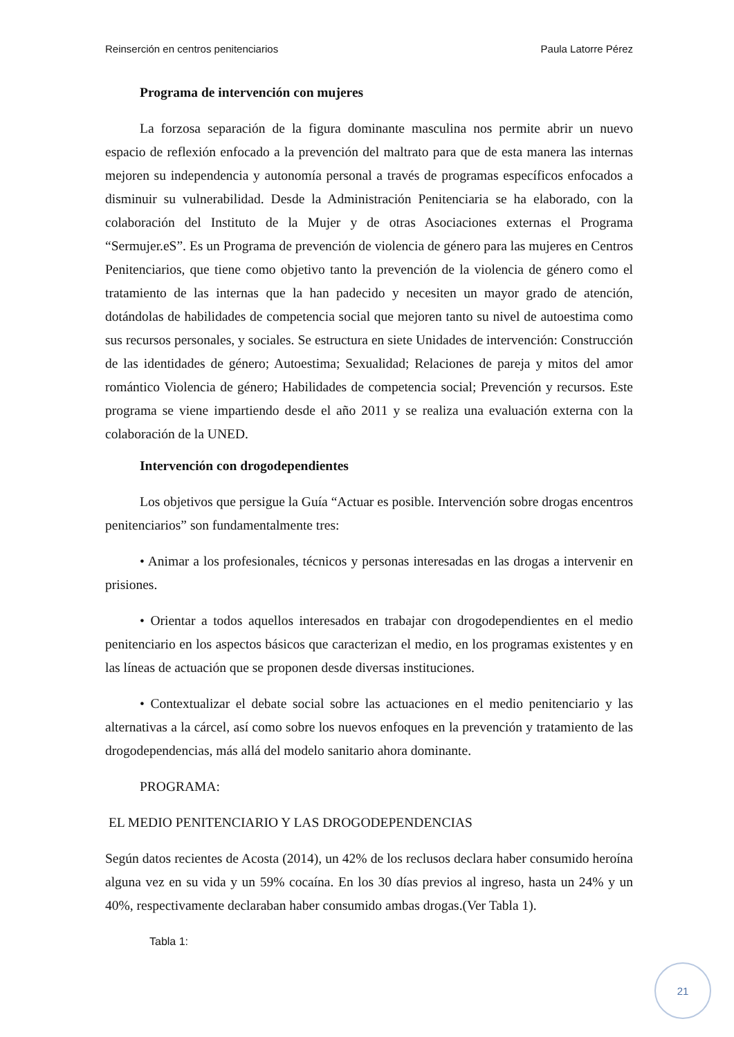Reinserción en centros penitenciarios Paula Latorre Pérez
Programa de intervención con mujeres
La forzosa separación de la figura dominante masculina nos permite abrir un nuevo espacio de reflexión enfocado a la prevención del maltrato para que de esta manera las internas mejoren su independencia y autonomía personal a través de programas específicos enfocados a disminuir su vulnerabilidad. Desde la Administración Penitenciaria se ha elaborado, con la colaboración del Instituto de la Mujer y de otras Asociaciones externas el Programa “Sermujer.eS”. Es un Programa de prevención de violencia de género para las mujeres en Centros Penitenciarios, que tiene como objetivo tanto la prevención de la violencia de género como el tratamiento de las internas que la han padecido y necesiten un mayor grado de atención, dotándolas de habilidades de competencia social que mejoren tanto su nivel de autoestima como sus recursos personales, y sociales. Se estructura en siete Unidades de intervención: Construcción de las identidades de género; Autoestima; Sexualidad; Relaciones de pareja y mitos del amor romántico Violencia de género; Habilidades de competencia social; Prevención y recursos. Este programa se viene impartiendo desde el año 2011 y se realiza una evaluación externa con la colaboración de la UNED.
Intervención con drogodependientes
Los objetivos que persigue la Guía “Actuar es posible. Intervención sobre drogas encentros penitenciarios” son fundamentalmente tres:
• Animar a los profesionales, técnicos y personas interesadas en las drogas a intervenir en prisiones.
• Orientar a todos aquellos interesados en trabajar con drogodependientes en el medio penitenciario en los aspectos básicos que caracterizan el medio, en los programas existentes y en las líneas de actuación que se proponen desde diversas instituciones.
• Contextualizar el debate social sobre las actuaciones en el medio penitenciario y las alternativas a la cárcel, así como sobre los nuevos enfoques en la prevención y tratamiento de las drogodependencias, más allá del modelo sanitario ahora dominante.
PROGRAMA:
EL MEDIO PENITENCIARIO Y LAS DROGODEPENDENCIAS
Según datos recientes de Acosta (2014), un 42% de los reclusos declara haber consumido heroína alguna vez en su vida y un 59% cocaína. En los 30 días previos al ingreso, hasta un 24% y un 40%, respectivamente declaraban haber consumido ambas drogas.(Ver Tabla 1).
Tabla 1:
21